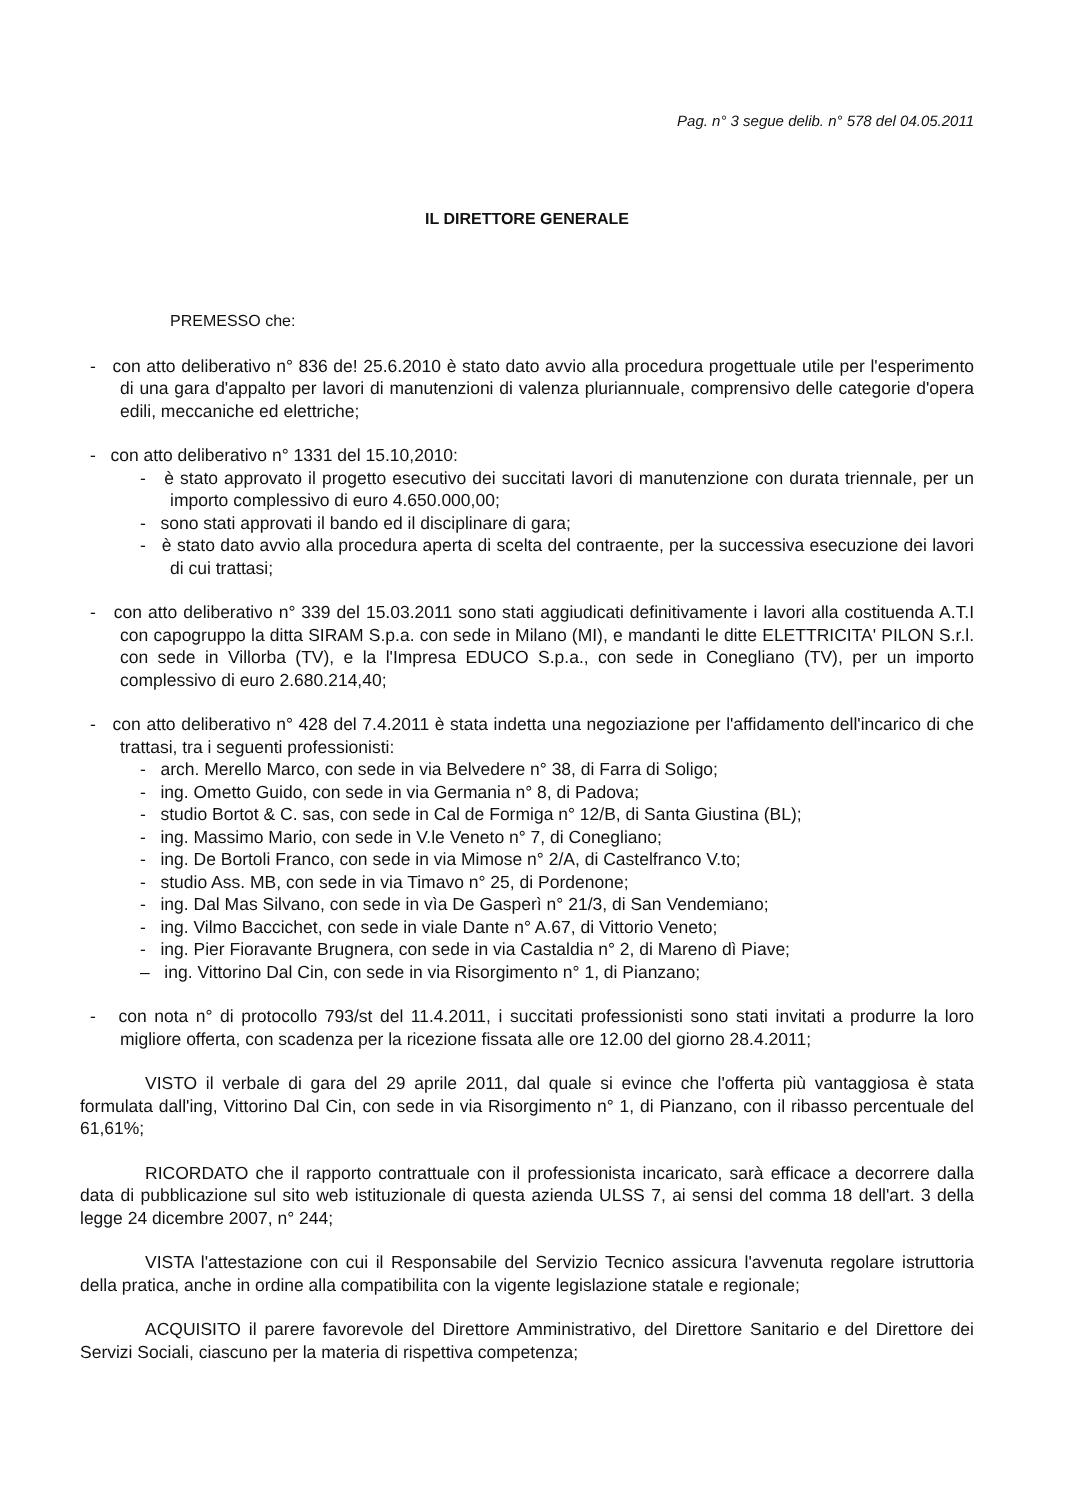Pag. n° 3 segue delib. n° 578 del 04.05.2011
IL DIRETTORE GENERALE
PREMESSO che:
- con atto deliberativo n° 836 de! 25.6.2010 è stato dato avvio alla procedura progettuale utile per l'esperimento di una gara d'appalto per lavori di manutenzioni di valenza pluriannuale, comprensivo delle categorie d'opera edili, meccaniche ed elettriche;
- con atto deliberativo n° 1331 del 15.10,2010:
- è stato approvato il progetto esecutivo dei succitati lavori di manutenzione con durata triennale, per un importo complessivo di euro 4.650.000,00;
- sono stati approvati il bando ed il disciplinare di gara;
- è stato dato avvio alla procedura aperta di scelta del contraente, per la successiva esecuzione dei lavori di cui trattasi;
- con atto deliberativo n° 339 del 15.03.2011 sono stati aggiudicati definitivamente i lavori alla costituenda A.T.I con capogruppo la ditta SIRAM S.p.a. con sede in Milano (MI), e mandanti le ditte ELETTRICITA' PILON S.r.l. con sede in Villorba (TV), e la l'Impresa EDUCO S.p.a., con sede in Conegliano (TV), per un importo complessivo di euro 2.680.214,40;
- con atto deliberativo n° 428 del 7.4.2011 è stata indetta una negoziazione per l'affidamento dell'incarico di che trattasi, tra i seguenti professionisti:
- arch. Merello Marco, con sede in via Belvedere n° 38, di Farra di Soligo;
- ing. Ometto Guido, con sede in via Germania n° 8, di Padova;
- studio Bortot & C. sas, con sede in Cal de Formiga n° 12/B, di Santa Giustina (BL);
- ing. Massimo Mario, con sede in V.le Veneto n° 7, di Conegliano;
- ing. De Bortoli Franco, con sede in via Mimose n° 2/A, di Castelfranco V.to;
- studio Ass. MB, con sede in via Timavo n° 25, di Pordenone;
- ing. Dal Mas Silvano, con sede in vìa De Gasperì n° 21/3, di San Vendemiano;
- ing. Vilmo Baccichet, con sede in viale Dante n° A.67, di Vittorio Veneto;
- ing. Pier Fioravante Brugnera, con sede in via Castaldia n° 2, di Mareno dì Piave;
– ing. Vittorino Dal Cin, con sede in via Risorgimento n° 1, di Pianzano;
- con nota n° di protocollo 793/st del 11.4.2011, i succitati professionisti sono stati invitati a produrre la loro migliore offerta, con scadenza per la ricezione fissata alle ore 12.00 del giorno 28.4.2011;
VISTO il verbale di gara del 29 aprile 2011, dal quale si evince che l'offerta più vantaggiosa è stata formulata dall'ing, Vittorino Dal Cin, con sede in via Risorgimento n° 1, di Pianzano, con il ribasso percentuale del 61,61%;
RICORDATO che il rapporto contrattuale con il professionista incaricato, sarà efficace a decorrere dalla data di pubblicazione sul sito web istituzionale di questa azienda ULSS 7, ai sensi del comma 18 dell'art. 3 della legge 24 dicembre 2007, n° 244;
VISTA l'attestazione con cui il Responsabile del Servizio Tecnico assicura l'avvenuta regolare istruttoria della pratica, anche in ordine alla compatibilita con la vigente legislazione statale e regionale;
ACQUISITO il parere favorevole del Direttore Amministrativo, del Direttore Sanitario e del Direttore dei Servizi Sociali, ciascuno per la materia di rispettiva competenza;